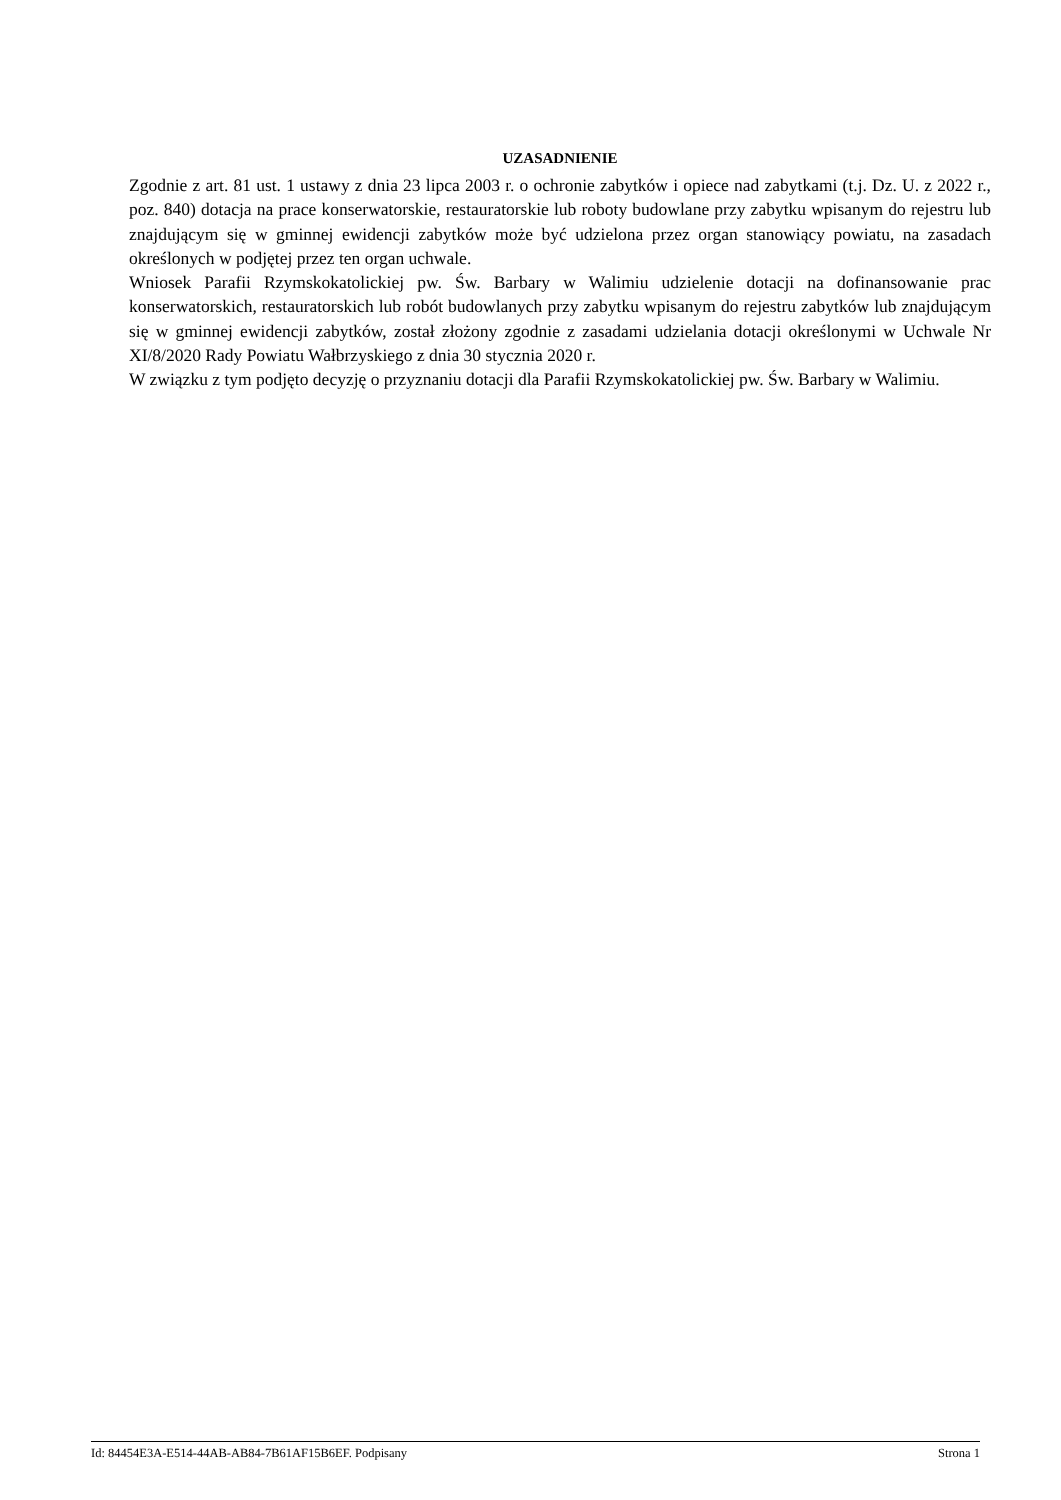UZASADNIENIE
Zgodnie z art. 81 ust. 1 ustawy z dnia 23 lipca 2003 r. o ochronie zabytków i opiece nad zabytkami (t.j. Dz. U. z 2022 r., poz. 840) dotacja na prace konserwatorskie, restauratorskie lub roboty budowlane przy zabytku wpisanym do rejestru lub znajdującym się w gminnej ewidencji zabytków może być udzielona przez organ stanowiący powiatu, na zasadach określonych w podjętej przez ten organ uchwale.
Wniosek Parafii Rzymskokatolickiej pw. Św. Barbary w Walimiu udzielenie dotacji na dofinansowanie prac konserwatorskich, restauratorskich lub robót budowlanych przy zabytku wpisanym do rejestru zabytków lub znajdującym się w gminnej ewidencji zabytków, został złożony zgodnie z zasadami udzielania dotacji określonymi w Uchwale Nr XI/8/2020 Rady Powiatu Wałbrzyskiego z dnia 30 stycznia 2020 r.
W związku z tym podjęto decyzję o przyznaniu dotacji dla Parafii Rzymskokatolickiej pw. Św. Barbary w Walimiu.
Id: 84454E3A-E514-44AB-AB84-7B61AF15B6EF. Podpisany Strona 1